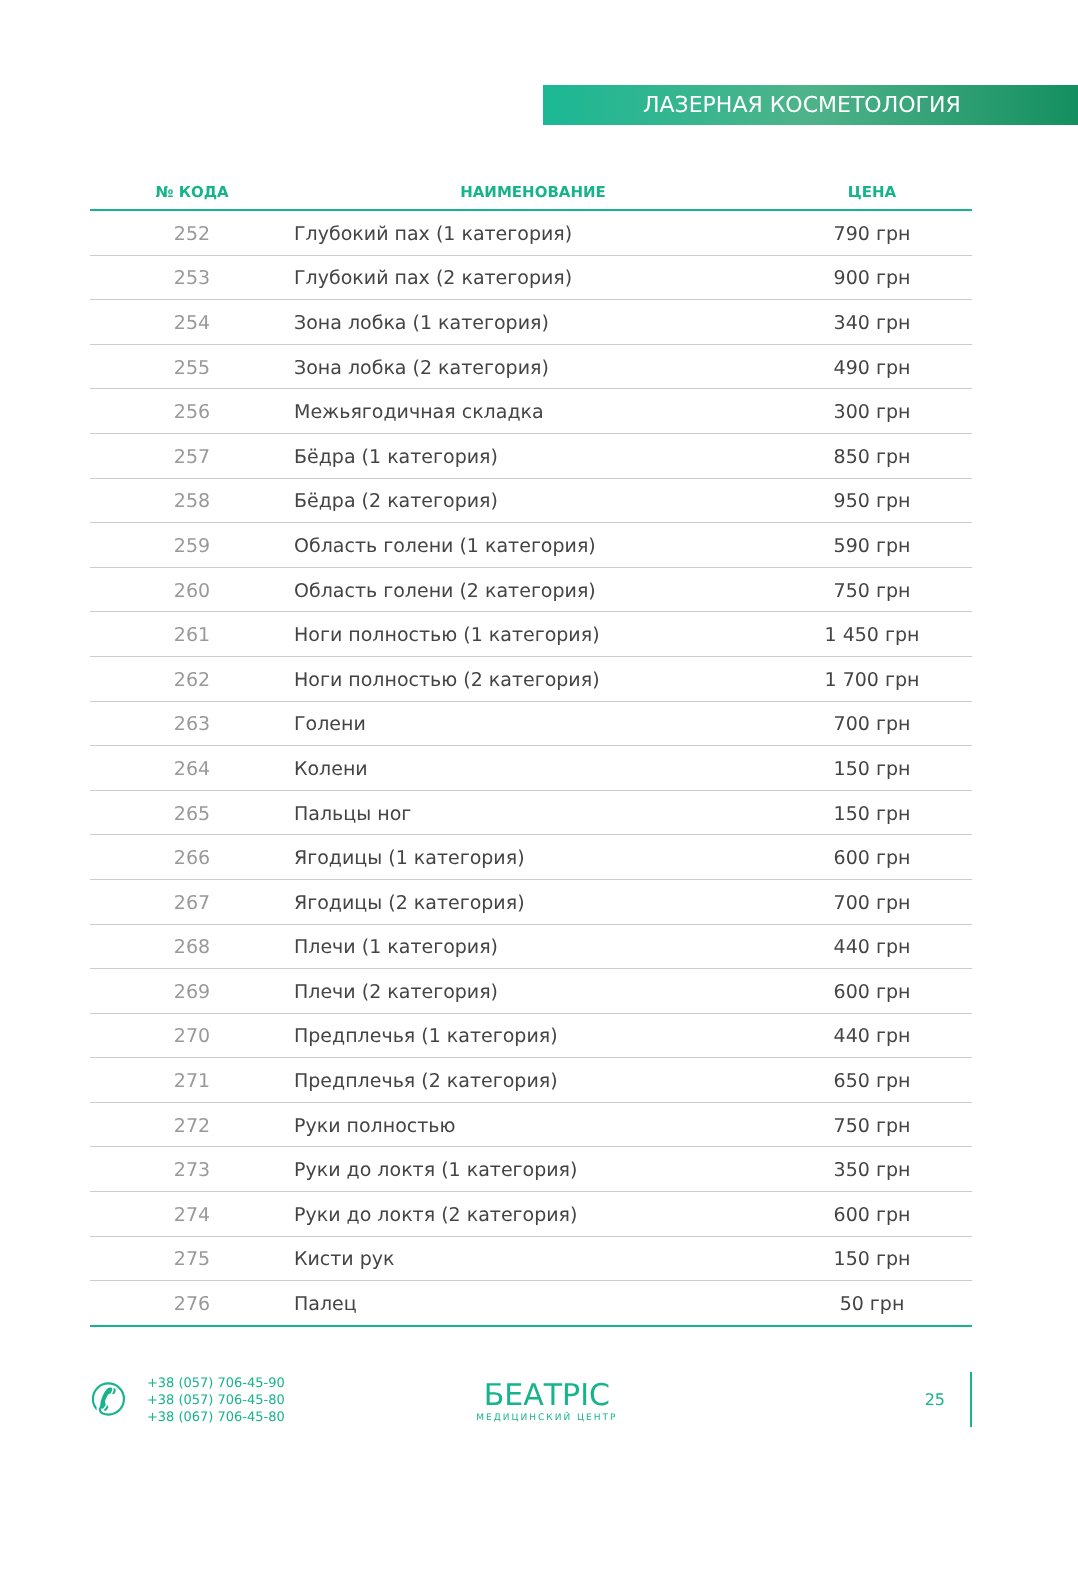ЛАЗЕРНАЯ КОСМЕТОЛОГИЯ
| № КОДА | НАИМЕНОВАНИЕ | ЦЕНА |
| --- | --- | --- |
| 252 | Глубокий пах (1 категория) | 790 грн |
| 253 | Глубокий пах (2 категория) | 900 грн |
| 254 | Зона лобка (1 категория) | 340 грн |
| 255 | Зона лобка (2 категория) | 490 грн |
| 256 | Межьягодичная складка | 300 грн |
| 257 | Бёдра (1 категория) | 850 грн |
| 258 | Бёдра (2 категория) | 950 грн |
| 259 | Область голени (1 категория) | 590 грн |
| 260 | Область голени (2 категория) | 750 грн |
| 261 | Ноги полностью (1 категория) | 1 450 грн |
| 262 | Ноги полностью (2 категория) | 1 700 грн |
| 263 | Голени | 700 грн |
| 264 | Колени | 150 грн |
| 265 | Пальцы ног | 150 грн |
| 266 | Ягодицы (1 категория) | 600 грн |
| 267 | Ягодицы (2 категория) | 700 грн |
| 268 | Плечи (1 категория) | 440 грн |
| 269 | Плечи (2 категория) | 600 грн |
| 270 | Предплечья (1 категория) | 440 грн |
| 271 | Предплечья (2 категория) | 650 грн |
| 272 | Руки полностью | 750 грн |
| 273 | Руки до локтя (1 категория) | 350 грн |
| 274 | Руки до локтя (2 категория) | 600 грн |
| 275 | Кисти рук | 150 грн |
| 276 | Палец | 50 грн |
✆
+38 (057) 706-45-90
+38 (057) 706-45-80
+38 (067) 706-45-80
БЕАТРІС
МЕДИЦИНСКИЙ ЦЕНТР
25